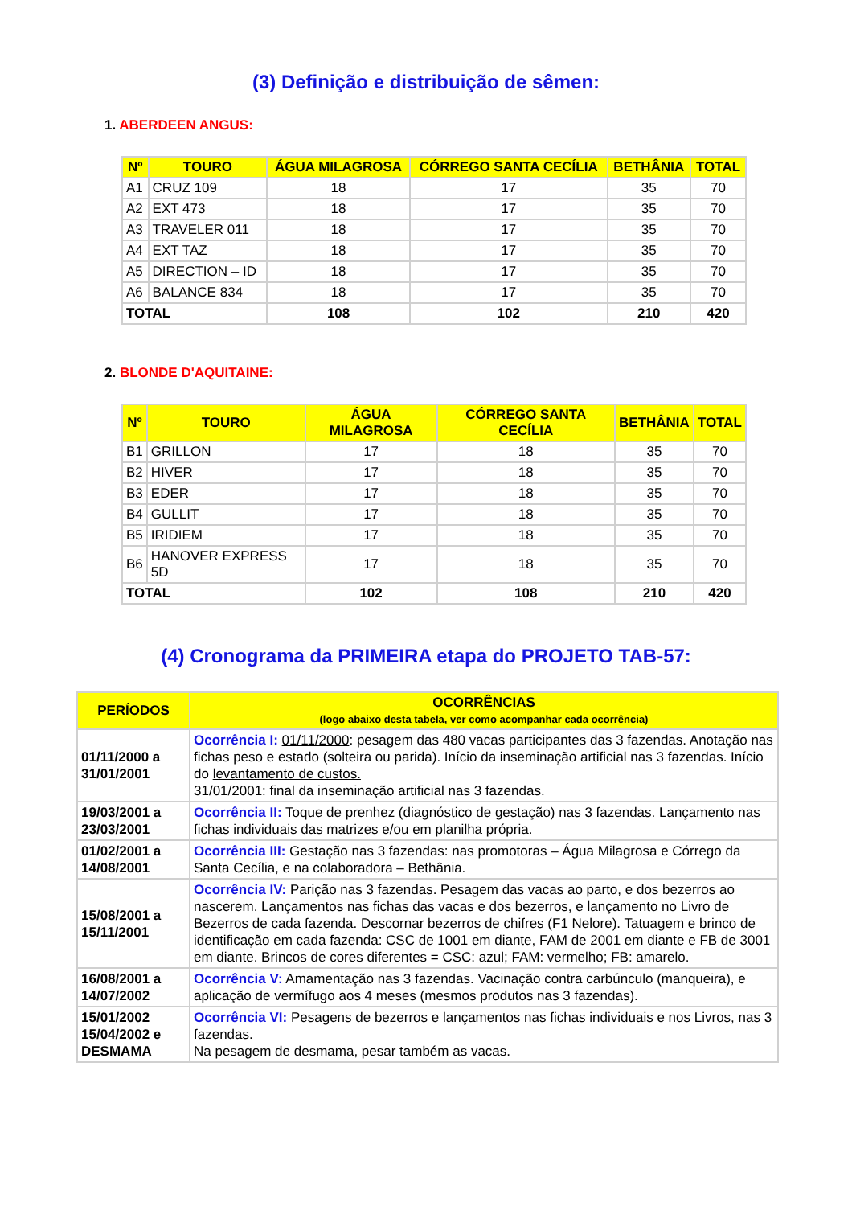(3) Definição e distribuição de sêmen:
1. ABERDEEN ANGUS:
| Nº | TOURO | ÁGUA MILAGROSA | CÓRREGO SANTA CECÍLIA | BETHÂNIA | TOTAL |
| --- | --- | --- | --- | --- | --- |
| A1 | CRUZ 109 | 18 | 17 | 35 | 70 |
| A2 | EXT 473 | 18 | 17 | 35 | 70 |
| A3 | TRAVELER 011 | 18 | 17 | 35 | 70 |
| A4 | EXT TAZ | 18 | 17 | 35 | 70 |
| A5 | DIRECTION – ID | 18 | 17 | 35 | 70 |
| A6 | BALANCE 834 | 18 | 17 | 35 | 70 |
| TOTAL | | 108 | 102 | 210 | 420 |
2. BLONDE D'AQUITAINE:
| Nº | TOURO | ÁGUA MILAGROSA | CÓRREGO SANTA CECÍLIA | BETHÂNIA | TOTAL |
| --- | --- | --- | --- | --- | --- |
| B1 | GRILLON | 17 | 18 | 35 | 70 |
| B2 | HIVER | 17 | 18 | 35 | 70 |
| B3 | EDER | 17 | 18 | 35 | 70 |
| B4 | GULLIT | 17 | 18 | 35 | 70 |
| B5 | IRIDIEM | 17 | 18 | 35 | 70 |
| B6 | HANOVER EXPRESS 5D | 17 | 18 | 35 | 70 |
| TOTAL | | 102 | 108 | 210 | 420 |
(4) Cronograma da PRIMEIRA etapa do PROJETO TAB-57:
| PERÍODOS | OCORRÊNCIAS (logo abaixo desta tabela, ver como acompanhar cada ocorrência) |
| --- | --- |
| 01/11/2000 a 31/01/2001 | Ocorrência I: 01/11/2000 : pesagem das 480 vacas participantes das 3 fazendas. Anotação nas fichas peso e estado (solteira ou parida). Início da inseminação artificial nas 3 fazendas. Início do levantamento de custos. 31/01/2001: final da inseminação artificial nas 3 fazendas. |
| 19/03/2001 a 23/03/2001 | Ocorrência II: Toque de prenhez (diagnóstico de gestação) nas 3 fazendas. Lançamento nas fichas individuais das matrizes e/ou em planilha própria. |
| 01/02/2001 a 14/08/2001 | Ocorrência III: Gestação nas 3 fazendas: nas promotoras – Água Milagrosa e Córrego da Santa Cecília, e na colaboradora – Bethânia. |
| 15/08/2001 a 15/11/2001 | Ocorrência IV: Parição nas 3 fazendas. Pesagem das vacas ao parto, e dos bezerros ao nascerem. Lançamentos nas fichas das vacas e dos bezerros, e lançamento no Livro de Bezerros de cada fazenda. Descornar bezerros de chifres (F1 Nelore). Tatuagem e brinco de identificação em cada fazenda: CSC de 1001 em diante, FAM de 2001 em diante e FB de 3001 em diante. Brincos de cores diferentes = CSC: azul; FAM: vermelho; FB: amarelo. |
| 16/08/2001 a 14/07/2002 | Ocorrência V: Amamentação nas 3 fazendas. Vacinação contra carbúnculo (manqueira), e aplicação de vermífugo aos 4 meses (mesmos produtos nas 3 fazendas). |
| 15/01/2002 15/04/2002 e DESMAMA | Ocorrência VI: Pesagens de bezerros e lançamentos nas fichas individuais e nos Livros, nas 3 fazendas. Na pesagem de desmama, pesar também as vacas. |